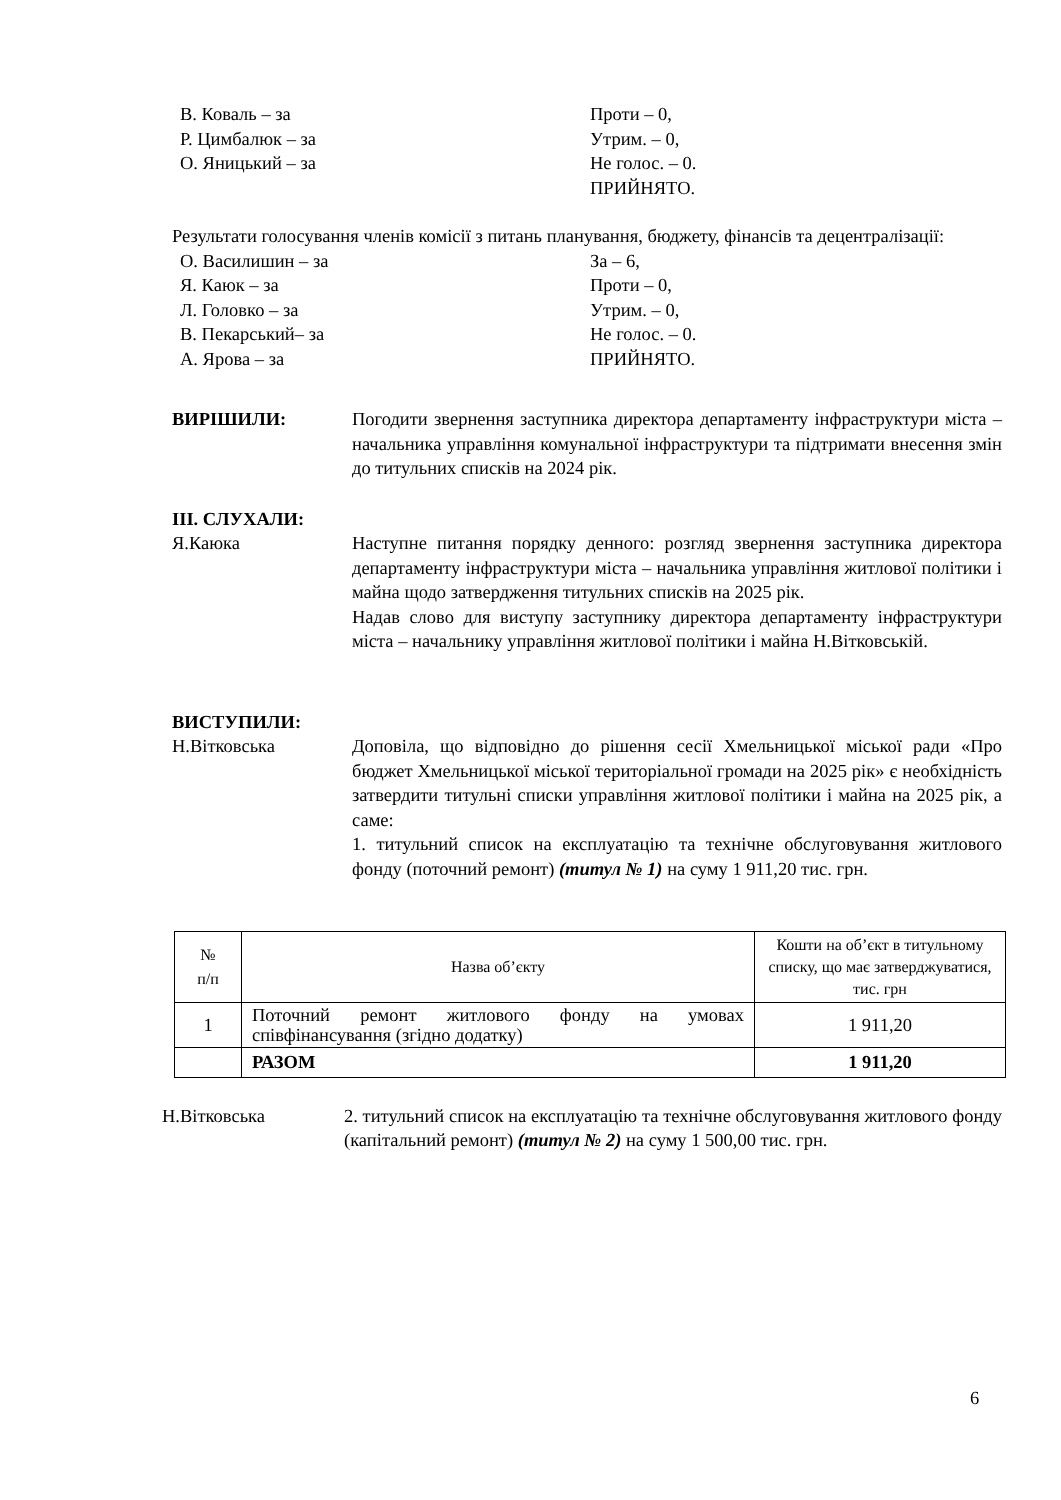В. Коваль – за Проти – 0,
Р. Цимбалюк – за Утрим. – 0,
О. Яницький – за Не голос. – 0.
ПРИЙНЯТО.
Результати голосування членів комісії з питань планування, бюджету, фінансів та децентралізації:
О. Василишин – за За – 6,
Я. Каюк – за Проти – 0,
Л. Головко – за Утрим. – 0,
В. Пекарський– за Не голос. – 0.
А. Ярова – за ПРИЙНЯТО.
ВИРІШИЛИ: Погодити звернення заступника директора департаменту інфраструктури міста – начальника управління комунальної інфраструктури та підтримати внесення змін до титульних списків на 2024 рік.
ІІІ. СЛУХАЛИ:
Я.Каюка Наступне питання порядку денного: розгляд звернення заступника директора департаменту інфраструктури міста – начальника управління житлової політики і майна щодо затвердження титульних списків на 2025 рік.
Надав слово для виступу заступнику директора департаменту інфраструктури міста – начальнику управління житлової політики і майна Н.Вітковській.
ВИСТУПИЛИ:
Н.Вітковська Доповіла, що відповідно до рішення сесії Хмельницької міської ради «Про бюджет Хмельницької міської територіальної громади на 2025 рік» є необхідність затвердити титульні списки управління житлової політики і майна на 2025 рік, а саме:
1. титульний список на експлуатацію та технічне обслуговування житлового фонду (поточний ремонт) (титул № 1) на суму 1 911,20 тис. грн.
| № п/п | Назва об’єкту | Кошти на об’єкт в титульному списку, що має затверджуватися, тис. грн |
| 1 | Поточний ремонт житлового фонду на умовах співфінансування (згідно додатку) | 1 911,20 |
| | РАЗОМ | 1 911,20 |
Н.Вітковська 2. титульний список на експлуатацію та технічне обслуговування житлового фонду (капітальний ремонт) (титул № 2) на суму 1 500,00 тис. грн.
6